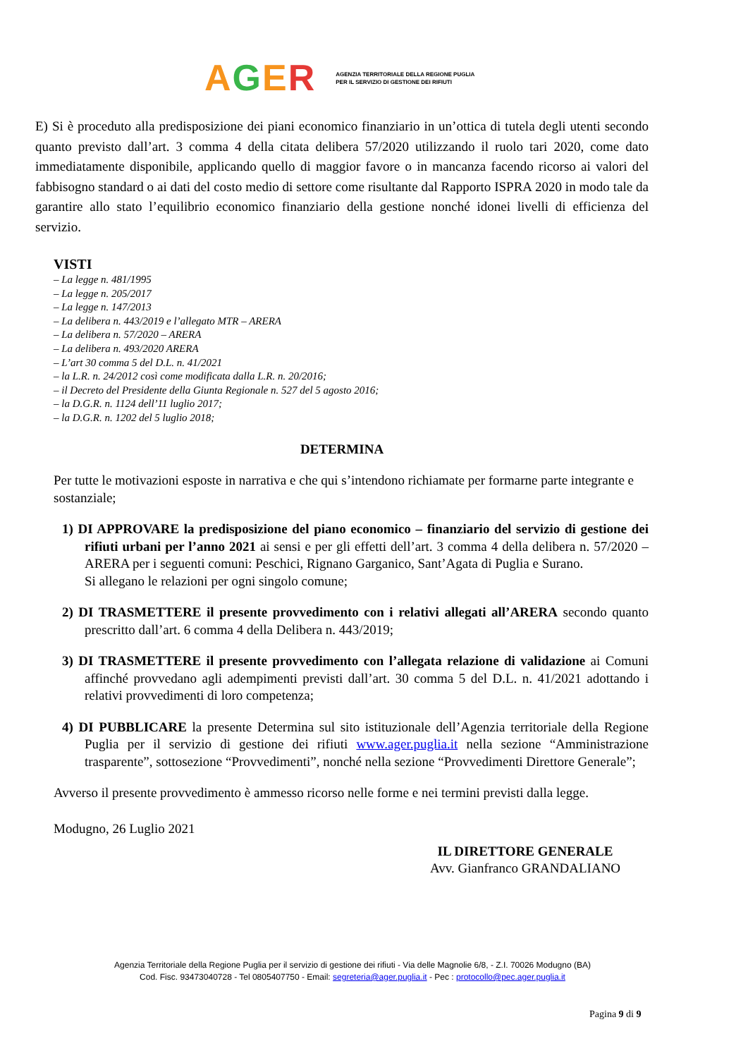AGER AGENZIA TERRITORIALE DELLA REGIONE PUGLIA
PER IL SERVIZIO DI GESTIONE DEI RIFIUTI
E) Si è proceduto alla predisposizione dei piani economico finanziario in un’ottica di tutela degli utenti secondo quanto previsto dall’art. 3 comma 4 della citata delibera 57/2020 utilizzando il ruolo tari 2020, come dato immediatamente disponibile, applicando quello di maggior favore o in mancanza facendo ricorso ai valori del fabbisogno standard o ai dati del costo medio di settore come risultante dal Rapporto ISPRA 2020 in modo tale da garantire allo stato l’equilibrio economico finanziario della gestione nonché idonei livelli di efficienza del servizio.
VISTI
– La legge n. 481/1995
– La legge n. 205/2017
– La legge n. 147/2013
– La delibera n. 443/2019 e l’allegato MTR – ARERA
– La delibera n. 57/2020 – ARERA
– La delibera n. 493/2020 ARERA
– L’art 30 comma 5 del D.L. n. 41/2021
– la L.R. n. 24/2012 così come modificata dalla L.R. n. 20/2016;
– il Decreto del Presidente della Giunta Regionale n. 527 del 5 agosto 2016;
– la D.G.R. n. 1124 dell’11 luglio 2017;
– la D.G.R. n. 1202 del 5 luglio 2018;
DETERMINA
Per tutte le motivazioni esposte in narrativa e che qui s’intendono richiamate per formarne parte integrante e sostanziale;
1) DI APPROVARE la predisposizione del piano economico – finanziario del servizio di gestione dei rifiuti urbani per l’anno 2021 ai sensi e per gli effetti dell’art. 3 comma 4 della delibera n. 57/2020 – ARERA per i seguenti comuni: Peschici, Rignano Garganico, Sant’Agata di Puglia e Surano.
Si allegano le relazioni per ogni singolo comune;
2) DI TRASMETTERE il presente provvedimento con i relativi allegati all’ARERA secondo quanto prescritto dall’art. 6 comma 4 della Delibera n. 443/2019;
3) DI TRASMETTERE il presente provvedimento con l’allegata relazione di validazione ai Comuni affinché provvedano agli adempimenti previsti dall’art. 30 comma 5 del D.L. n. 41/2021 adottando i relativi provvedimenti di loro competenza;
4) DI PUBBLICARE la presente Determina sul sito istituzionale dell’Agenzia territoriale della Regione Puglia per il servizio di gestione dei rifiuti www.ager.puglia.it nella sezione “Amministrazione trasparente”, sottosezione “Provvedimenti”, nonché nella sezione “Provvedimenti Direttore Generale”;
Avverso il presente provvedimento è ammesso ricorso nelle forme e nei termini previsti dalla legge.
Modugno, 26 Luglio 2021
IL DIRETTORE GENERALE
Avv. Gianfranco GRANDALIANO
Agenzia Territoriale della Regione Puglia per il servizio di gestione dei rifiuti - Via delle Magnolie 6/8, - Z.I. 70026 Modugno (BA)
Cod. Fisc. 93473040728 - Tel 0805407750 - Email: segreteria@ager.puglia.it - Pec : protocollo@pec.ager.puglia.it
Pagina 9 di 9